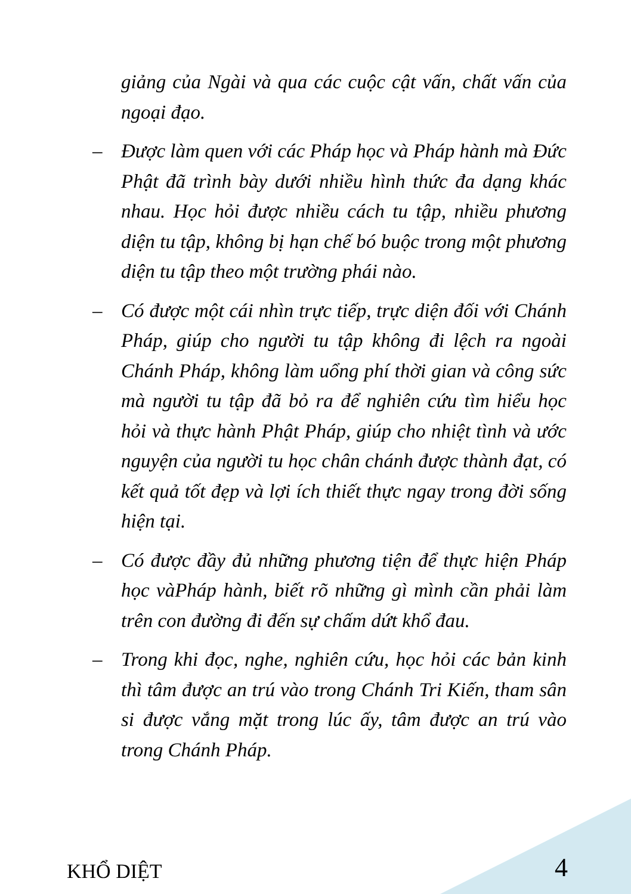giảng của Ngài và qua các cuộc cật vấn, chất vấn của ngoại đạo.
– Được làm quen với các Pháp học và Pháp hành mà Đức Phật đã trình bày dưới nhiều hình thức đa dạng khác nhau. Học hỏi được nhiều cách tu tập, nhiều phương diện tu tập, không bị hạn chế bó buộc trong một phương diện tu tập theo một trường phái nào.
– Có được một cái nhìn trực tiếp, trực diện đối với Chánh Pháp, giúp cho người tu tập không đi lệch ra ngoài Chánh Pháp, không làm uổng phí thời gian và công sức mà người tu tập đã bỏ ra để nghiên cứu tìm hiểu học hỏi và thực hành Phật Pháp, giúp cho nhiệt tình và ước nguyện của người tu học chân chánh được thành đạt, có kết quả tốt đẹp và lợi ích thiết thực ngay trong đời sống hiện tại.
– Có được đầy đủ những phương tiện để thực hiện Pháp học vàPháp hành, biết rõ những gì mình cần phải làm trên con đường đi đến sự chấm dứt khổ đau.
– Trong khi đọc, nghe, nghiên cứu, học hỏi các bản kinh thì tâm được an trú vào trong Chánh Tri Kiến, tham sân si được vắng mặt trong lúc ấy, tâm được an trú vào trong Chánh Pháp.
KHỔ DIỆT 4